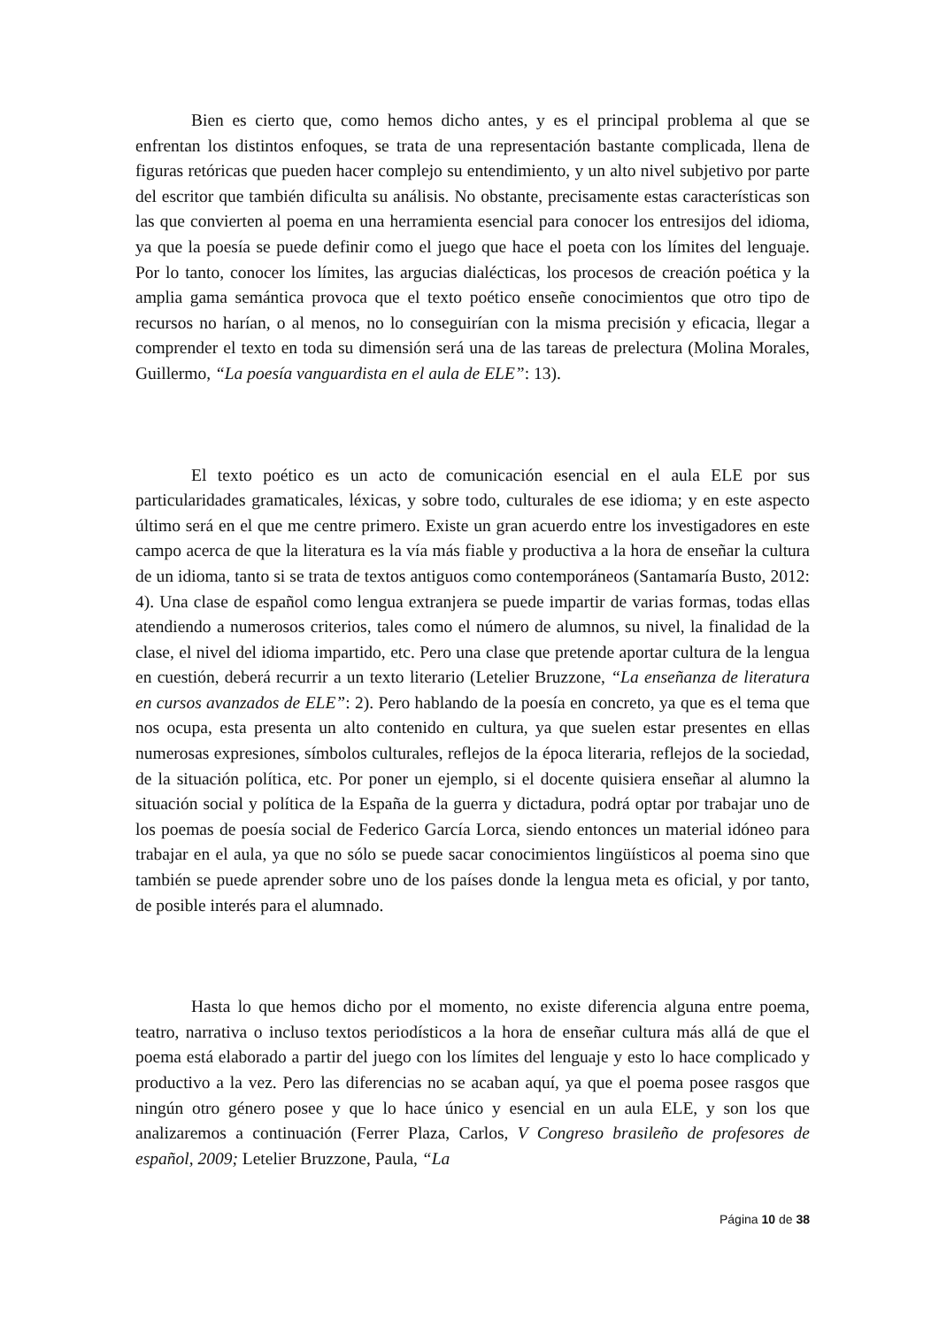Bien es cierto que, como hemos dicho antes, y es el principal problema al que se enfrentan los distintos enfoques, se trata de una representación bastante complicada, llena de figuras retóricas que pueden hacer complejo su entendimiento, y un alto nivel subjetivo por parte del escritor que también dificulta su análisis. No obstante, precisamente estas características son las que convierten al poema en una herramienta esencial para conocer los entresijos del idioma, ya que la poesía se puede definir como el juego que hace el poeta con los límites del lenguaje. Por lo tanto, conocer los límites, las argucias dialécticas, los procesos de creación poética y la amplia gama semántica provoca que el texto poético enseñe conocimientos que otro tipo de recursos no harían, o al menos, no lo conseguirían con la misma precisión y eficacia, llegar a comprender el texto en toda su dimensión será una de las tareas de prelectura (Molina Morales, Guillermo, “La poesía vanguardista en el aula de ELE”: 13).
El texto poético es un acto de comunicación esencial en el aula ELE por sus particularidades gramaticales, léxicas, y sobre todo, culturales de ese idioma; y en este aspecto último será en el que me centre primero. Existe un gran acuerdo entre los investigadores en este campo acerca de que la literatura es la vía más fiable y productiva a la hora de enseñar la cultura de un idioma, tanto si se trata de textos antiguos como contemporáneos (Santamaría Busto, 2012: 4). Una clase de español como lengua extranjera se puede impartir de varias formas, todas ellas atendiendo a numerosos criterios, tales como el número de alumnos, su nivel, la finalidad de la clase, el nivel del idioma impartido, etc. Pero una clase que pretende aportar cultura de la lengua en cuestión, deberá recurrir a un texto literario (Letelier Bruzzone, “La enseñanza de literatura en cursos avanzados de ELE”: 2). Pero hablando de la poesía en concreto, ya que es el tema que nos ocupa, esta presenta un alto contenido en cultura, ya que suelen estar presentes en ellas numerosas expresiones, símbolos culturales, reflejos de la época literaria, reflejos de la sociedad, de la situación política, etc. Por poner un ejemplo, si el docente quisiera enseñar al alumno la situación social y política de la España de la guerra y dictadura, podrá optar por trabajar uno de los poemas de poesía social de Federico García Lorca, siendo entonces un material idóneo para trabajar en el aula, ya que no sólo se puede sacar conocimientos lingüísticos al poema sino que también se puede aprender sobre uno de los países donde la lengua meta es oficial, y por tanto, de posible interés para el alumnado.
Hasta lo que hemos dicho por el momento, no existe diferencia alguna entre poema, teatro, narrativa o incluso textos periodísticos a la hora de enseñar cultura más allá de que el poema está elaborado a partir del juego con los límites del lenguaje y esto lo hace complicado y productivo a la vez. Pero las diferencias no se acaban aquí, ya que el poema posee rasgos que ningún otro género posee y que lo hace único y esencial en un aula ELE, y son los que analizaremos a continuación (Ferrer Plaza, Carlos, V Congreso brasileño de profesores de español, 2009; Letelier Bruzzone, Paula, “La
Página 10 de 38